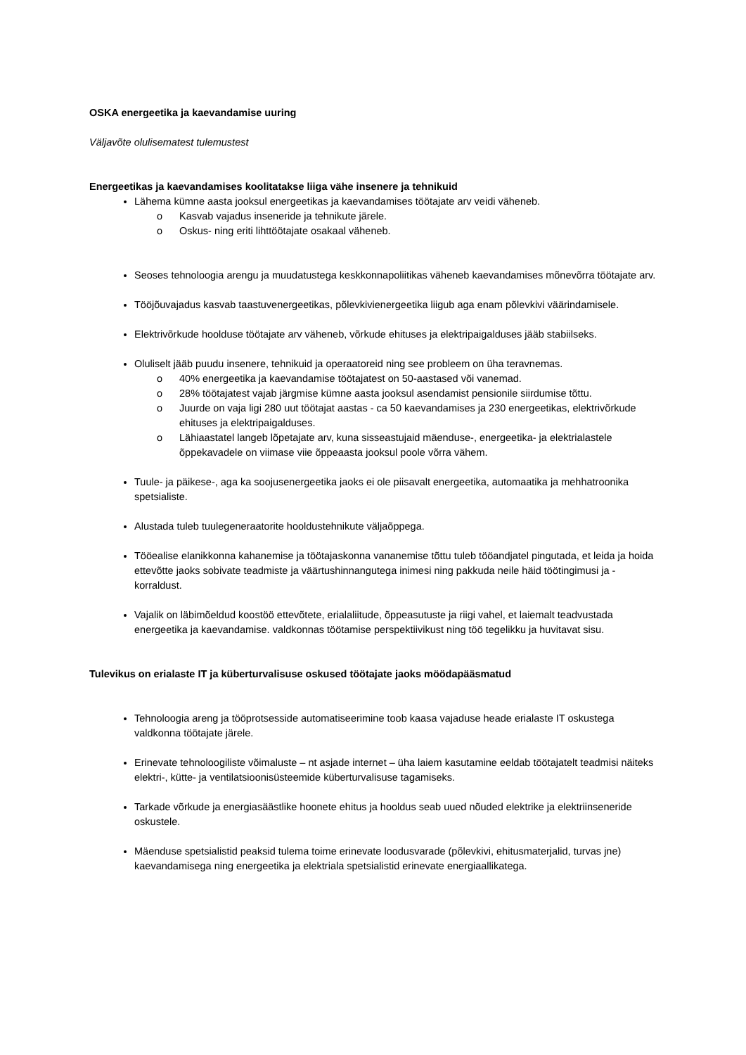OSKA energeetika ja kaevandamise uuring
Väljavõte olulisematest tulemustest
Energeetikas ja kaevandamises koolitatakse liiga vähe insenere ja tehnikuid
Lähema kümne aasta jooksul energeetikas ja kaevandamises töötajate arv veidi väheneb.
o Kasvab vajadus inseneride ja tehnikute järele.
o Oskus- ning eriti lihttöötajate osakaal väheneb.
Seoses tehnoloogia arengu ja muudatustega keskkonnapoliitikas väheneb kaevandamises mõnevõrra töötajate arv.
Tööjõuvajadus kasvab taastuvenergeetikas, põlevkivienergeetika liigub aga enam põlevkivi väärindamisele.
Elektrivõrkude hoolduse töötajate arv väheneb, võrkude ehituses ja elektripaigalduses jääb stabiilseks.
Oluliselt jääb puudu insenere, tehnikuid ja operaatoreid ning see probleem on üha teravnemas.
o 40% energeetika ja kaevandamise töötajatest on 50-aastased või vanemad.
o 28% töötajatest vajab järgmise kümne aasta jooksul asendamist pensionile siirdumise tõttu.
o Juurde on vaja ligi 280 uut töötajat aastas - ca 50 kaevandamises ja 230 energeetikas, elektrivõrkude ehituses ja elektripaigalduses.
o Lähiaastatel langeb lõpetajate arv, kuna sisseastujaid mäenduse-, energeetika- ja elektrialastele õppekavadele on viimase viie õppeaasta jooksul poole võrra vähem.
Tuule- ja päikese-, aga ka soojusenergeetika jaoks ei ole piisavalt energeetika, automaatika ja mehhatroonika spetsialiste.
Alustada tuleb tuulegeneraatorite hooldustehnikute väljaõppega.
Tööealise elanikkonna kahanemise ja töötajaskonna vananemise tõttu tuleb tööandjatel pingutada, et leida ja hoida ettevõtte jaoks sobivate teadmiste ja väärtushinnangutega inimesi ning pakkuda neile häid töötingimusi ja -korraldust.
Vajalik on läbimõeldud koostöö ettevõtete, erialaliitude, õppeasutuste ja riigi vahel, et laiemalt teadvustada energeetika ja kaevandamise. valdkonnas töötamise perspektiivikust ning töö tegelikku ja huvitavat sisu.
Tulevikus on erialaste IT ja küberturvalisuse oskused töötajate jaoks möödapääsmatud
Tehnoloogia areng ja tööprotsesside automatiseerimine toob kaasa vajaduse heade erialaste IT oskustega valdkonna töötajate järele.
Erinevate tehnoloogiliste võimaluste – nt asjade internet – üha laiem kasutamine eeldab töötajatelt teadmisi näiteks elektri-, kütte- ja ventilatsioonisüsteemide küberturvalisuse tagamiseks.
Tarkade võrkude ja energiasäästlike hoonete ehitus ja hooldus seab uued nõuded elektrike ja elektriinseneride oskustele.
Mäenduse spetsialistid peaksid tulema toime erinevate loodusvarade (põlevkivi, ehitusmaterjalid, turvas jne) kaevandamisega ning energeetika ja elektriala spetsialistid erinevate energiaallikatega.